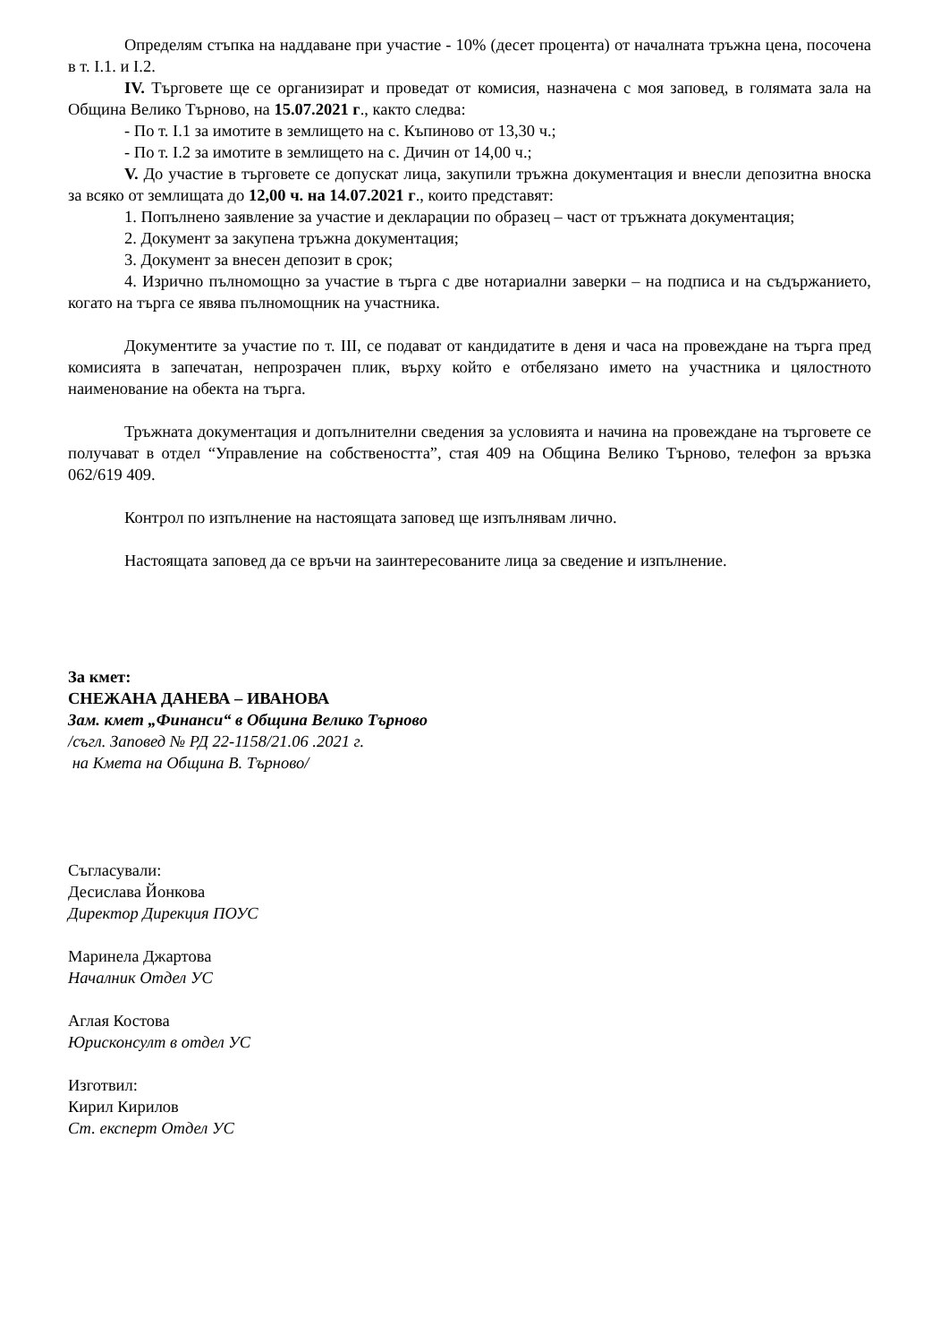Определям стъпка на наддаване при участие - 10% (десет процента) от началната тръжна цена, посочена в т. I.1. и I.2.
IV. Търговете ще се организират и проведат от комисия, назначена с моя заповед, в голямата зала на Община Велико Търново, на 15.07.2021 г., както следва:
- По т. I.1 за имотите в землището на с. Къпиново от 13,30 ч.;
- По т. I.2 за имотите в землището на с. Дичин от 14,00 ч.;
V. До участие в търговете се допускат лица, закупили тръжна документация и внесли депозитна вноска за всяко от землищата до 12,00 ч. на 14.07.2021 г., които представят:
1. Попълнено заявление за участие и декларации по образец – част от тръжната документация;
2. Документ за закупена тръжна документация;
3. Документ за внесен депозит в срок;
4. Изрично пълномощно за участие в търга с две нотариални заверки – на подписа и на съдържанието, когато на търга се явява пълномощник на участника.
Документите за участие по т. III, се подават от кандидатите в деня и часа на провеждане на търга пред комисията в запечатан, непрозрачен плик, върху който е отбелязано името на участника и цялостното наименование на обекта на търга.
Тръжната документация и допълнителни сведения за условията и начина на провеждане на търговете се получават в отдел “Управление на собствеността”, стая 409 на Община Велико Търново, телефон за връзка 062/619 409.
Контрол по изпълнение на настоящата заповед ще изпълнявам лично.
Настоящата заповед да се връчи на заинтересованите лица за сведение и изпълнение.
За кмет:
СНЕЖАНА ДАНЕВА – ИВАНОВА
Зам. кмет „Финанси“ в Община Велико Търново
/съгл. Заповед № РД 22-1158/21.06 .2021 г.
на Кмета на Община В. Търново/
Съгласували:
Десислава Йонкова
Директор Дирекция ПОУС
Маринела Джартова
Началник Отдел УС
Аглая Костова
Юрисконсулт в отдел УС
Изготвил:
Кирил Кирилов
Ст. експерт Отдел УС